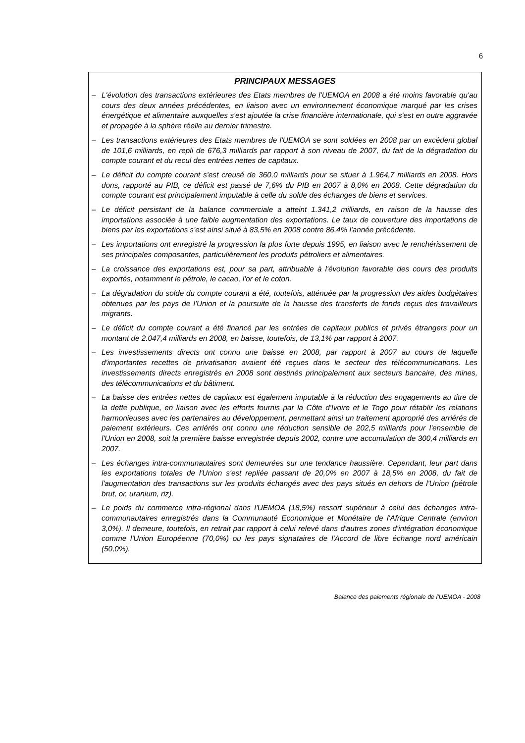6
PRINCIPAUX MESSAGES
– L'évolution des transactions extérieures des Etats membres de l'UEMOA en 2008 a été moins favorable qu'au cours des deux années précédentes, en liaison avec un environnement économique marqué par les crises énergétique et alimentaire auxquelles s'est ajoutée la crise financière internationale, qui s'est en outre aggravée et propagée à la sphère réelle au dernier trimestre.
– Les transactions extérieures des Etats membres de l'UEMOA se sont soldées en 2008 par un excédent global de 101,6 milliards, en repli de 676,3 milliards par rapport à son niveau de 2007, du fait de la dégradation du compte courant et du recul des entrées nettes de capitaux.
– Le déficit du compte courant s'est creusé de 360,0 milliards pour se situer à 1.964,7 milliards en 2008. Hors dons, rapporté au PIB, ce déficit est passé de 7,6% du PIB en 2007 à 8,0% en 2008. Cette dégradation du compte courant est principalement imputable à celle du solde des échanges de biens et services.
– Le déficit persistant de la balance commerciale a atteint 1.341,2 milliards, en raison de la hausse des importations associée à une faible augmentation des exportations. Le taux de couverture des importations de biens par les exportations s'est ainsi situé à 83,5% en 2008 contre 86,4% l'année précédente.
– Les importations ont enregistré la progression la plus forte depuis 1995, en liaison avec le renchérissement de ses principales composantes, particulièrement les produits pétroliers et alimentaires.
– La croissance des exportations est, pour sa part, attribuable à l'évolution favorable des cours des produits exportés, notamment le pétrole, le cacao, l'or et le coton.
– La dégradation du solde du compte courant a été, toutefois, atténuée par la progression des aides budgétaires obtenues par les pays de l'Union et la poursuite de la hausse des transferts de fonds reçus des travailleurs migrants.
– Le déficit du compte courant a été financé par les entrées de capitaux publics et privés étrangers pour un montant de 2.047,4 milliards en 2008, en baisse, toutefois, de 13,1% par rapport à 2007.
– Les investissements directs ont connu une baisse en 2008, par rapport à 2007 au cours de laquelle d'importantes recettes de privatisation avaient été reçues dans le secteur des télécommunications. Les investissements directs enregistrés en 2008 sont destinés principalement aux secteurs bancaire, des mines, des télécommunications et du bâtiment.
– La baisse des entrées nettes de capitaux est également imputable à la réduction des engagements au titre de la dette publique, en liaison avec les efforts fournis par la Côte d'Ivoire et le Togo pour rétablir les relations harmonieuses avec les partenaires au développement, permettant ainsi un traitement approprié des arriérés de paiement extérieurs. Ces arriérés ont connu une réduction sensible de 202,5 milliards pour l'ensemble de l'Union en 2008, soit la première baisse enregistrée depuis 2002, contre une accumulation de 300,4 milliards en 2007.
– Les échanges intra-communautaires sont demeurées sur une tendance haussière. Cependant, leur part dans les exportations totales de l'Union s'est repliée passant de 20,0% en 2007 à 18,5% en 2008, du fait de l'augmentation des transactions sur les produits échangés avec des pays situés en dehors de l'Union (pétrole brut, or, uranium, riz).
– Le poids du commerce intra-régional dans l'UEMOA (18,5%) ressort supérieur à celui des échanges intra-communautaires enregistrés dans la Communauté Economique et Monétaire de l'Afrique Centrale (environ 3,0%). Il demeure, toutefois, en retrait par rapport à celui relevé dans d'autres zones d'intégration économique comme l'Union Européenne (70,0%) ou les pays signataires de l'Accord de libre échange nord américain (50,0%).
Balance des paiements régionale de l'UEMOA - 2008